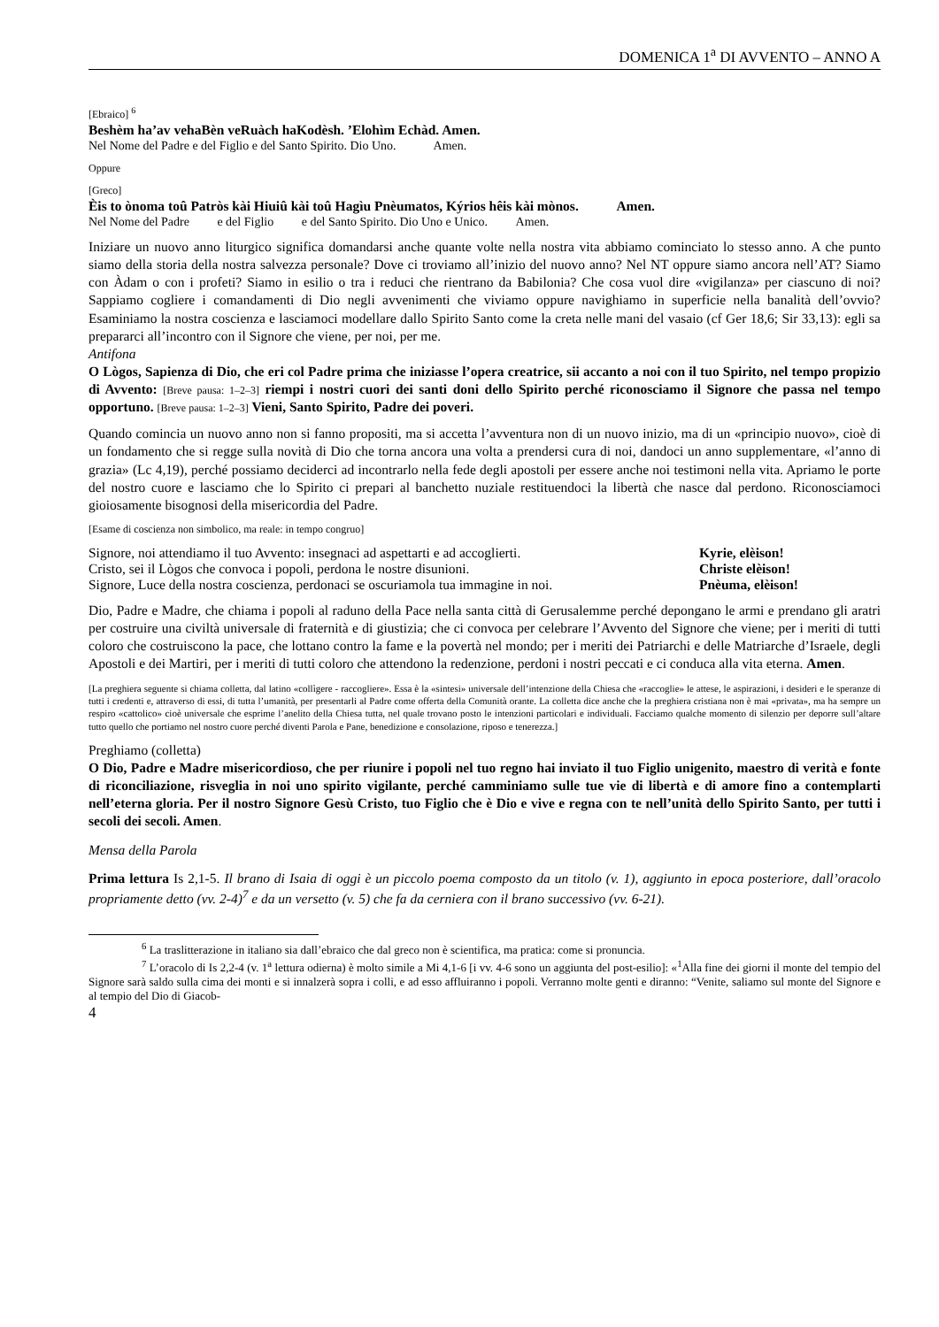DOMENICA 1<sup>a</sup> DI AVVENTO – ANNO A
[Ebraico] <sup>6</sup>
Beshèm ha’av vehaBèn veRuàch haKodèsh. ’Elohìm Echàd. Amen.
Nel Nome del Padre e del Figlio e del Santo Spirito. Dio Uno. Amen.
Oppure
[Greco]
Èis to ònoma toû Patròs kài Hiuiû kài toû Hagìu Pnèumatos, Kýrios hêis kài mònos. Amen.
Nel Nome del Padre e del Figlio e del Santo Spirito. Dio Uno e Unico. Amen.
Iniziare un nuovo anno liturgico significa domandarsi anche quante volte nella nostra vita abbiamo cominciato lo stesso anno. A che punto siamo della storia della nostra salvezza personale? Dove ci troviamo all’inizio del nuovo anno? Nel NT oppure siamo ancora nell’AT? Siamo con Àdam o con i profeti? Siamo in esilio o tra i reduci che rientrano da Babilonia? Che cosa vuol dire «vigilanza» per ciascuno di noi? Sappiamo cogliere i comandamenti di Dio negli avvenimenti che viviamo oppure navighiamo in superficie nella banalità dell’ovvio? Esaminiamo la nostra coscienza e lasciamoci modellare dallo Spirito Santo come la creta nelle mani del vasaio (cf Ger 18,6; Sir 33,13): egli sa prepararci all’incontro con il Signore che viene, per noi, per me.
Antifona
O Lògos, Sapienza di Dio, che eri col Padre prima che iniziasse l’opera creatrice, sii accanto a noi con il tuo Spirito, nel tempo propizio di Avvento: [Breve pausa: 1–2–3] riempi i nostri cuori dei santi doni dello Spirito perché riconosciamo il Signore che passa nel tempo opportuno. [Breve pausa: 1–2–3] Vieni, Santo Spirito, Padre dei poveri.
Quando comincia un nuovo anno non si fanno propositi, ma si accetta l’avventura non di un nuovo inizio, ma di un «principio nuovo», cioè di un fondamento che si regge sulla novità di Dio che torna ancora una volta a prendersi cura di noi, dandoci un anno supplementare, «l’anno di grazia» (Lc 4,19), perché possiamo deciderci ad incontrarlo nella fede degli apostoli per essere anche noi testimoni nella vita. Apriamo le porte del nostro cuore e lasciamo che lo Spirito ci prepari al banchetto nuziale restituendoci la libertà che nasce dal perdono. Riconosciamoci gioiosamente bisognosi della misericordia del Padre.
[Esame di coscienza non simbolico, ma reale: in tempo congruo]
Signore, noi attendiamo il tuo Avvento: insegnaci ad aspettarti e ad accoglierti. Kyrie, elèison!
Cristo, sei il Lògos che convoca i popoli, perdona le nostre disunioni. Christe elèison!
Signore, Luce della nostra coscienza, perdonaci se oscuriamola tua immagine in noi. Pnèuma, elèison!
Dio, Padre e Madre, che chiama i popoli al raduno della Pace nella santa città di Gerusalemme perché depongano le armi e prendano gli aratri per costruire una civiltà universale di fraternità e di giustizia; che ci convoca per celebrare l’Avvento del Signore che viene; per i meriti di tutti coloro che costruiscono la pace, che lottano contro la fame e la povertà nel mondo; per i meriti dei Patriarchi e delle Matriarche d’Israele, degli Apostoli e dei Martiri, per i meriti di tutti coloro che attendono la redenzione, perdoni i nostri peccati e ci conduca alla vita eterna. Amen.
[La preghiera seguente si chiama colletta, dal latino «collìgere - raccogliere». Essa è la «sintesi» universale dell’intenzione della Chiesa che «raccoglie» le attese, le aspirazioni, i desideri e le speranze di tutti i credenti e, attraverso di essi, di tutta l’umanità, per presentarli al Padre come offerta della Comunità orante. La colletta dice anche che la preghiera cristiana non è mai «privata», ma ha sempre un respiro «cattolico» cioè universale che esprime l’anelito della Chiesa tutta, nel quale trovano posto le intenzioni particolari e individuali. Facciamo qualche momento di silenzio per deporre sull’altare tutto quello che portiamo nel nostro cuore perché diventi Parola e Pane, benedizione e consolazione, riposo e tenerezza.]
Preghiamo (colletta)
O Dio, Padre e Madre misericordioso, che per riunire i popoli nel tuo regno hai inviato il tuo Figlio unigenito, maestro di verità e fonte di riconciliazione, risveglia in noi uno spirito vigilante, perché camminiamo sulle tue vie di libertà e di amore fino a contemplarti nell’eterna gloria. Per il nostro Signore Gesù Cristo, tuo Figlio che è Dio e vive e regna con te nell’unità dello Spirito Santo, per tutti i secoli dei secoli. Amen.
Mensa della Parola
Prima lettura Is 2,1-5. Il brano di Isaia di oggi è un piccolo poema composto da un titolo (v. 1), aggiunto in epoca posteriore, dall’oracolo propriamente detto (vv. 2-4)<sup>7</sup> e da un versetto (v. 5) che fa da cerniera con il brano successivo (vv. 6-21).
<sup>6</sup> La traslitterazione in italiano sia dall’ebraico che dal greco non è scientifica, ma pratica: come si pronuncia.
<sup>7</sup> L’oracolo di Is 2,2-4 (v. 1<sup>a</sup> lettura odierna) è molto simile a Mi 4,1-6 [i vv. 4-6 sono un aggiunta del post-esilio]: «<sup>1</sup>Alla fine dei giorni il monte del tempio del Signore sarà saldo sulla cima dei monti e si innalzerà sopra i colli, e ad esso affluiranno i popoli. Verranno molte genti e diranno: “Venite, saliamo sul monte del Signore e al tempio del Dio di Giacob-
4